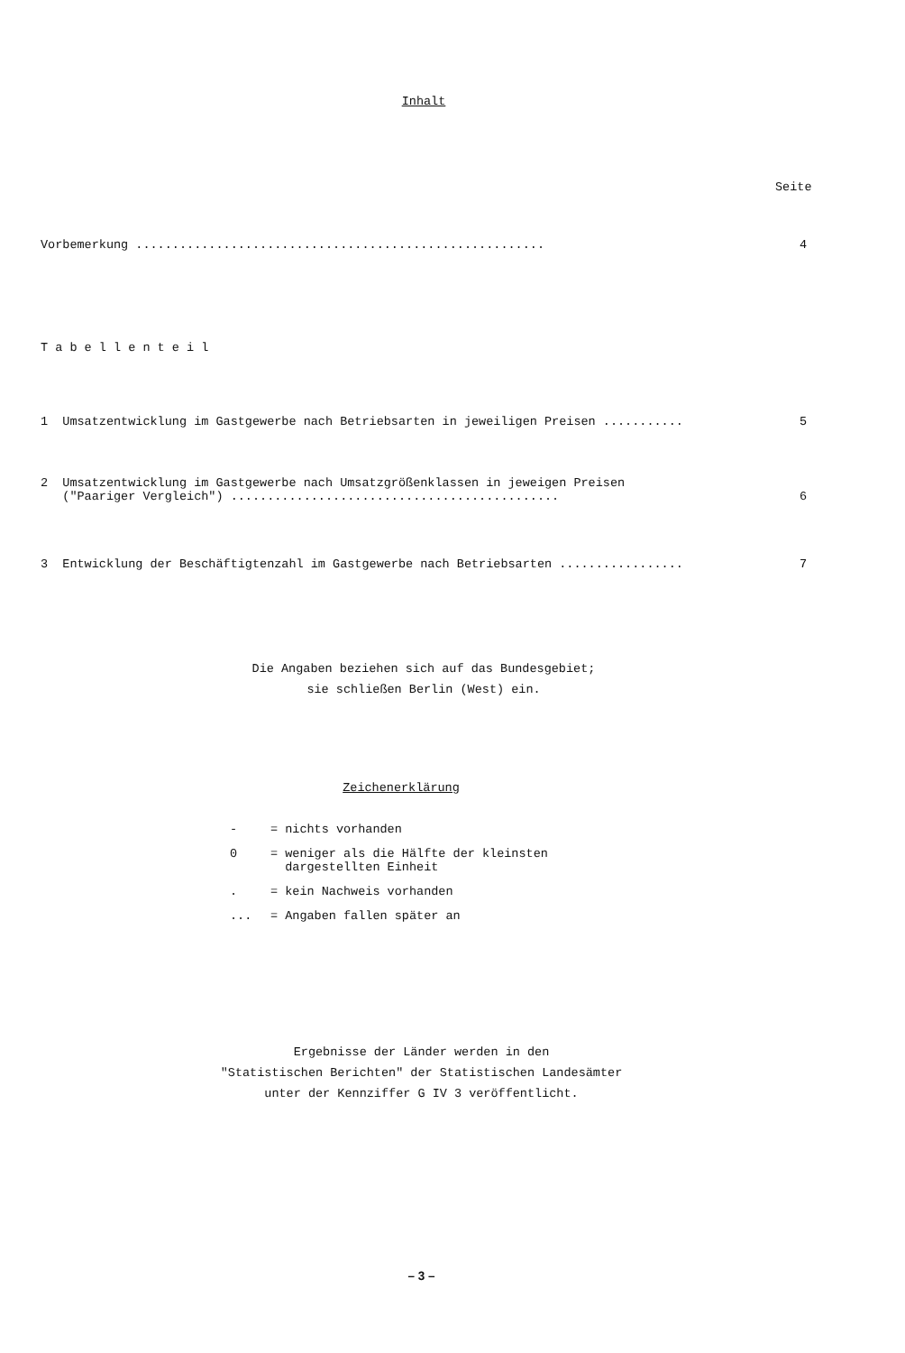Inhalt
Seite
Vorbemerkung ........................................................ 4
T a b e l l e n t e i l
1 Umsatzentwicklung im Gastgewerbe nach Betriebsarten in jeweiligen Preisen ........... 5
2 Umsatzentwicklung im Gastgewerbe nach Umsatzgrößenklassen in jeweigen Preisen
("Paariger Vergleich") .............................................
6
3 Entwicklung der Beschäftigtenzahl im Gastgewerbe nach Betriebsarten ................. 7
Die Angaben beziehen sich auf das Bundesgebiet;
sie schließen Berlin (West) ein.
Zeichenerklärung
- = nichts vorhanden
0 = weniger als die Hälfte der kleinsten
dargestellten Einheit
. = kein Nachweis vorhanden
... = Angaben fallen später an
Ergebnisse der Länder werden in den
"Statistischen Berichten" der Statistischen Landesämter
unter der Kennziffer G IV 3 veröffentlicht.
– 3 –